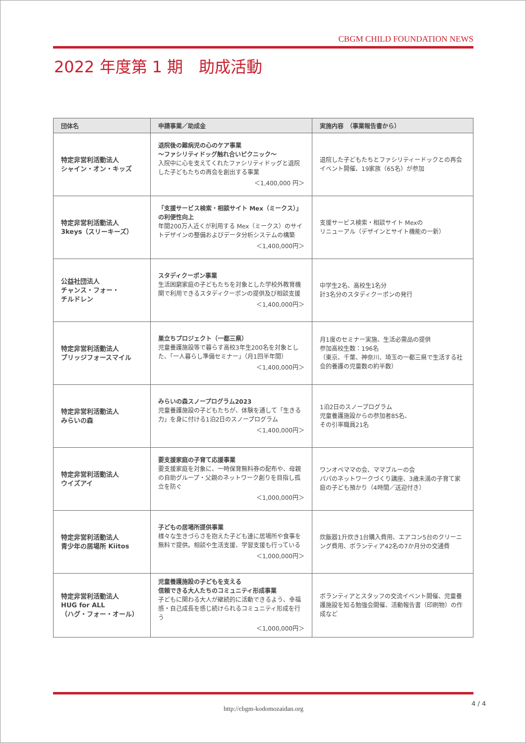CBGM CHILD FOUNDATION NEWS
2022 年度第 1 期　助成活動
| 団体名 | 申請事業／助成金 | 実施内容 （事業報告書から） |
| --- | --- | --- |
| 特定非営利活動法人 シャイン・オン・キッズ | 退院後の難病児の心のケア事業 ～ファシリティドッグ触れ合いピクニック～ 入院中に心を支えてくれたファシリティドッグと退院した子どもたちの再会を創出する事業 ＜1,400,000 円＞ | 退院した子どもたちとファシリティードックとの再会イベント開催、19家族（65名）が参加 |
| 特定非営利活動法人 3keys（スリーキーズ） | 「支援サービス検索・相談サイト Mex（ミークス）」の利便性向上 年間200万人近くが利用する Mex（ミークス）のサイトデザインの整備およびデータ分析システムの構築 ＜1,400,000円＞ | 支援サービス検索・相談サイト Mexの リニューアル（デザインとサイト機能の一新） |
| 公益社団法人 チャンス・フォー・ チルドレン | スタディクーポン事業 生活困窮家庭の子どもたちを対象とした学校外教育機関で利用できるスタディクーポンの提供及び相談支援 ＜1,400,000円＞ | 中学生2名、高校生1名分 計3名分のスタディクーポンの発行 |
| 特定非営利活動法人 ブリッジフォースマイル | 巣立ちプロジェクト（一都三県） 児童養護施設等で暮らす高校3年生200名を対象とした、「一人暮らし準備セミナー」（月1回半年間） ＜1,400,000円＞ | 月1度のセミナー実施、生活必需品の提供 参加高校生数：196名 （東京、千葉、神奈川、埼玉の一都三県で生活する社会的養護の児童数の約半数） |
| 特定非営利活動法人 みらいの森 | みらいの森スノープログラム2023 児童養護施設の子どもたちが、体験を通して「生きる力」を身に付ける1泊2日のスノープログラム ＜1,400,000円＞ | 1泊2日のスノープログラム 児童養護施設からの参加者85名、 その引率職員21名 |
| 特定非営利活動法人 ウイズアイ | 要支援家庭の子育て応援事業 要支援家庭を対象に、一時保育無料券の配布や、母親の自助グループ・父親のネットワーク創りを目指し孤立を防ぐ ＜1,000,000円＞ | ワンオペママの会、ママブルーの会 パパのネットワークづくり講座、3歳未満の子育て家庭の子ども預かり（4時間／送迎付き） |
| 特定非営利活動法人 青少年の居場所 Kiitos | 子どもの居場所提供事業 様々な生きづらさを抱えた子ども達に居場所や食事を無料で提供。相談や生活支援、学習支援も行っている ＜1,000,000円＞ | 炊飯器1升炊き1台購入費用、エアコン5台のクリーニング費用、ボランティア42名の7か月分の交通費 |
| 特定非営利活動法人 HUG for ALL （ハグ・フォー・オール） | 児童養護施設の子どもを支える 信頼できる大人たちのコミュニティ形成事業 子どもに関わる大人が継続的に活動できるよう、幸福感・自己成長を感じ続けられるコミュニティ形成を行う ＜1,000,000円＞ | ボランティアとスタッフの交流イベント開催、児童養護施設を知る勉強会開催、活動報告書（印刷物）の作成など |
http://cbgm-kodomozaidan.org
4 / 4